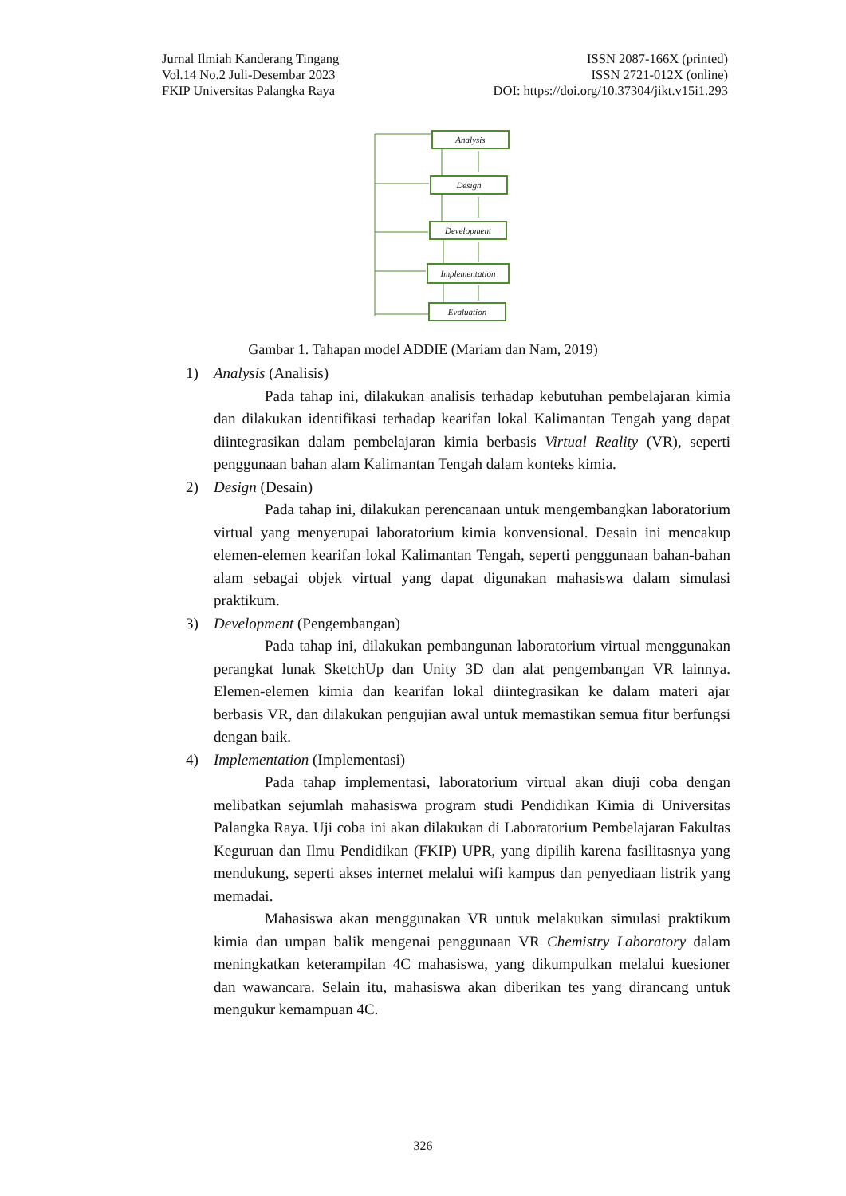Jurnal Ilmiah Kanderang Tingang
Vol.14 No.2 Juli-Desembar 2023
FKIP Universitas Palangka Raya
ISSN 2087-166X (printed)
ISSN 2721-012X (online)
DOI: https://doi.org/10.37304/jikt.v15i1.293
Analysis
Design
Development
Implementation
Evaluation
Gambar 1. Tahapan model ADDIE (Mariam dan Nam, 2019)
1) Analysis (Analisis)
Pada tahap ini, dilakukan analisis terhadap kebutuhan pembelajaran kimia dan dilakukan identifikasi terhadap kearifan lokal Kalimantan Tengah yang dapat diintegrasikan dalam pembelajaran kimia berbasis Virtual Reality (VR), seperti penggunaan bahan alam Kalimantan Tengah dalam konteks kimia.
2) Design (Desain)
Pada tahap ini, dilakukan perencanaan untuk mengembangkan laboratorium virtual yang menyerupai laboratorium kimia konvensional. Desain ini mencakup elemen-elemen kearifan lokal Kalimantan Tengah, seperti penggunaan bahan-bahan alam sebagai objek virtual yang dapat digunakan mahasiswa dalam simulasi praktikum.
3) Development (Pengembangan)
Pada tahap ini, dilakukan pembangunan laboratorium virtual menggunakan perangkat lunak SketchUp dan Unity 3D dan alat pengembangan VR lainnya. Elemen-elemen kimia dan kearifan lokal diintegrasikan ke dalam materi ajar berbasis VR, dan dilakukan pengujian awal untuk memastikan semua fitur berfungsi dengan baik.
4) Implementation (Implementasi)
Pada tahap implementasi, laboratorium virtual akan diuji coba dengan melibatkan sejumlah mahasiswa program studi Pendidikan Kimia di Universitas Palangka Raya. Uji coba ini akan dilakukan di Laboratorium Pembelajaran Fakultas Keguruan dan Ilmu Pendidikan (FKIP) UPR, yang dipilih karena fasilitasnya yang mendukung, seperti akses internet melalui wifi kampus dan penyediaan listrik yang memadai.
Mahasiswa akan menggunakan VR untuk melakukan simulasi praktikum kimia dan umpan balik mengenai penggunaan VR Chemistry Laboratory dalam meningkatkan keterampilan 4C mahasiswa, yang dikumpulkan melalui kuesioner dan wawancara. Selain itu, mahasiswa akan diberikan tes yang dirancang untuk mengukur kemampuan 4C.
326